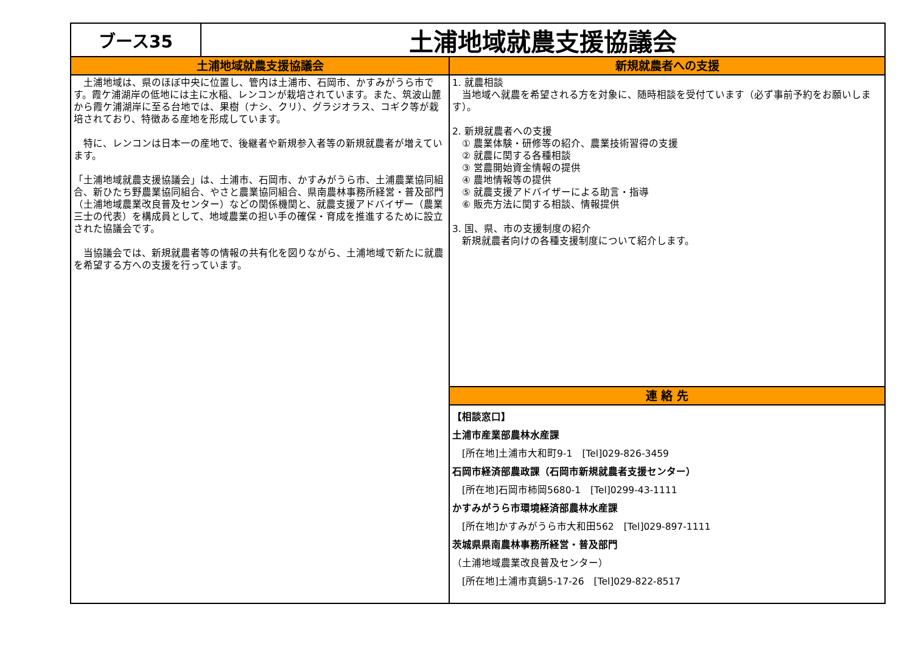ブース35
土浦地域就農支援協議会
土浦地域就農支援協議会
　土浦地域は、県のほぼ中央に位置し、管内は土浦市、石岡市、かすみがうら市です。霞ケ浦湖岸の低地には主に水稲、レンコンが栽培されています。また、筑波山麓から霞ケ浦湖岸に至る台地では、果樹（ナシ、クリ）、グラジオラス、コギク等が栽培されており、特徴ある産地を形成しています。
　特に、レンコンは日本一の産地で、後継者や新規参入者等の新規就農者が増えています。
「土浦地域就農支援協議会」は、土浦市、石岡市、かすみがうら市、土浦農業協同組合、新ひたち野農業協同組合、やさと農業協同組合、県南農林事務所経営・普及部門（土浦地域農業改良普及センター）などの関係機関と、就農支援アドバイザー（農業三士の代表）を構成員として、地域農業の担い手の確保・育成を推進するために設立された協議会です。
　当協議会では、新規就農者等の情報の共有化を図りながら、土浦地域で新たに就農を希望する方への支援を行っています。
新規就農者への支援
1. 就農相談
　当地域へ就農を希望される方を対象に、随時相談を受付ています（必ず事前予約をお願いします）。
2. 新規就農者への支援
　① 農業体験・研修等の紹介、農業技術習得の支援
　② 就農に関する各種相談
　③ 営農開始資金情報の提供
　④ 農地情報等の提供
　⑤ 就農支援アドバイザーによる助言・指導
　⑥ 販売方法に関する相談、情報提供
3. 国、県、市の支援制度の紹介
　新規就農者向けの各種支援制度について紹介します。
連 絡 先
【相談窓口】
土浦市産業部農林水産課
　[所在地]土浦市大和町9-1　[Tel]029-826-3459
石岡市経済部農政課（石岡市新規就農者支援センター）
　[所在地]石岡市柿岡5680-1　[Tel]0299-43-1111
かすみがうら市環境経済部農林水産課
　[所在地]かすみがうら市大和田562　[Tel]029-897-1111
茨城県県南農林事務所経営・普及部門
（土浦地域農業改良普及センター）
　[所在地]土浦市真鍋5-17-26　[Tel]029-822-8517